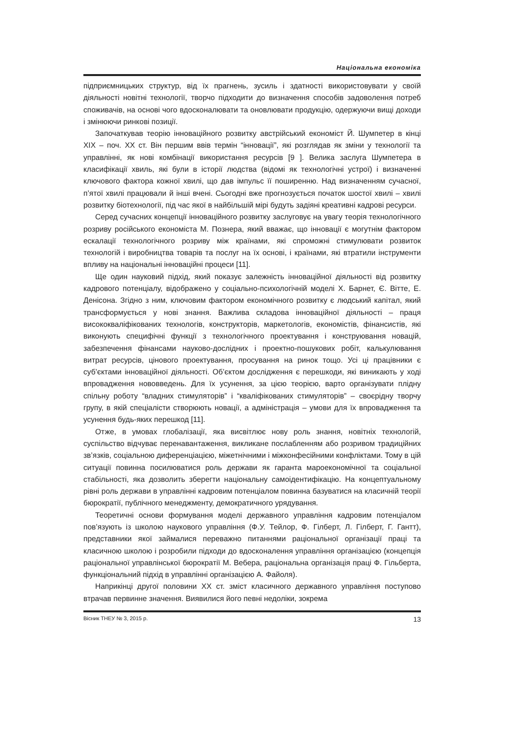Національна економіка
підприємницьких структур, від їх прагнень, зусиль і здатності використовувати у своїй діяльності новітні технології, творчо підходити до визначення способів задоволення потреб споживачів, на основі чого вдосконалювати та оновлювати продукцію, одержуючи вищі доходи і змінюючи ринкові позиції.
Започаткував теорію інноваційного розвитку австрійський економіст Й. Шумпетер в кінці XIX – поч. XX ст. Він першим ввів термін “інновації”, які розглядав як зміни у технології та управлінні, як нові комбінації використання ресурсів [9 ]. Велика заслуга Шумпетера в класифікації хвиль, які були в історії людства (відомі як технологічні устрої) і визначенні ключового фактора кожної хвилі, що дав імпульс її поширенню. Над визначенням сучасної, п’ятої хвилі працювали й інші вчені. Сьогодні вже прогнозується початок шостої хвилі – хвилі розвитку біотехнології, під час якої в найбільшій мірі будуть задіяні креативні кадрові ресурси.
Серед сучасних концепції інноваційного розвитку заслуговує на увагу теорія технологічного розриву російського економіста М. Познера, який вважає, що інновації є могутнім фактором ескалації технологічного розриву між країнами, які спроможні стимулювати розвиток технологій і виробництва товарів та послуг на їх основі, і країнами, які втратили інструменти впливу на національні інноваційні процеси [11].
Ще один науковий підхід, який показує залежність інноваційної діяльності від розвитку кадрового потенціалу, відображено у соціально-психологічній моделі Х. Барнет, Є. Вітте, Е. Денісона. Згідно з ним, ключовим фактором економічного розвитку є людський капітал, який трансформується у нові знання. Важлива складова інноваційної діяльності – праця висококваліфікованих технологів, конструкторів, маркетологів, економістів, фінансистів, які виконують специфічні функції з технологічного проектування і конструювання новацій, забезпечення фінансами науково-дослідних і проектно-пошукових робіт, калькулювання витрат ресурсів, цінового проектування, просування на ринок тощо. Усі ці працівники є суб’єктами інноваційної діяльності. Об’єктом дослідження є перешкоди, які виникають у ході впровадження нововведень. Для їх усунення, за цією теорією, варто організувати плідну спільну роботу “владних стимуляторів” і “кваліфікованих стимуляторів” – своєрідну творчу групу, в якій спеціалісти створюють новації, а адміністрація – умови для їх впровадження та усунення будь-яких перешкод [11].
Отже, в умовах глобалізації, яка висвітлює нову роль знання, новітніх технологій, суспільство відчуває перенавантаження, викликане послабленням або розривом традиційних зв’язків, соціальною диференціацією, міжетнічними і міжконфесійними конфліктами. Тому в цій ситуації повинна посилюватися роль держави як гаранта мароекономічної та соціальної стабільності, яка дозволить зберегти національну самоідентифікацію. На концептуальному рівні роль держави в управлінні кадровим потенціалом повинна базуватися на класичній теорії бюрократії, публічного менеджменту, демократичного урядування.
Теоретичні основи формування моделі державного управління кадровим потенціалом пов’язують із школою наукового управління (Ф.У. Тейлор, Ф. Гілберт, Л. Гілберт, Г. Гантт), представники якої займалися переважно питаннями раціональної організації праці та класичною школою і розробили підходи до вдосконалення управління організацією (концепція раціональної управлінської бюрократії М. Вебера, раціональна організація праці Ф. Гільберта, функціональний підхід в управлінні організацією А. Файоля).
Наприкінці другої половини XX ст. зміст класичного державного управління поступово втрачав первинне значення. Виявилися його певні недоліки, зокрема
Вісник ТНЕУ № 3, 2015 р. 13